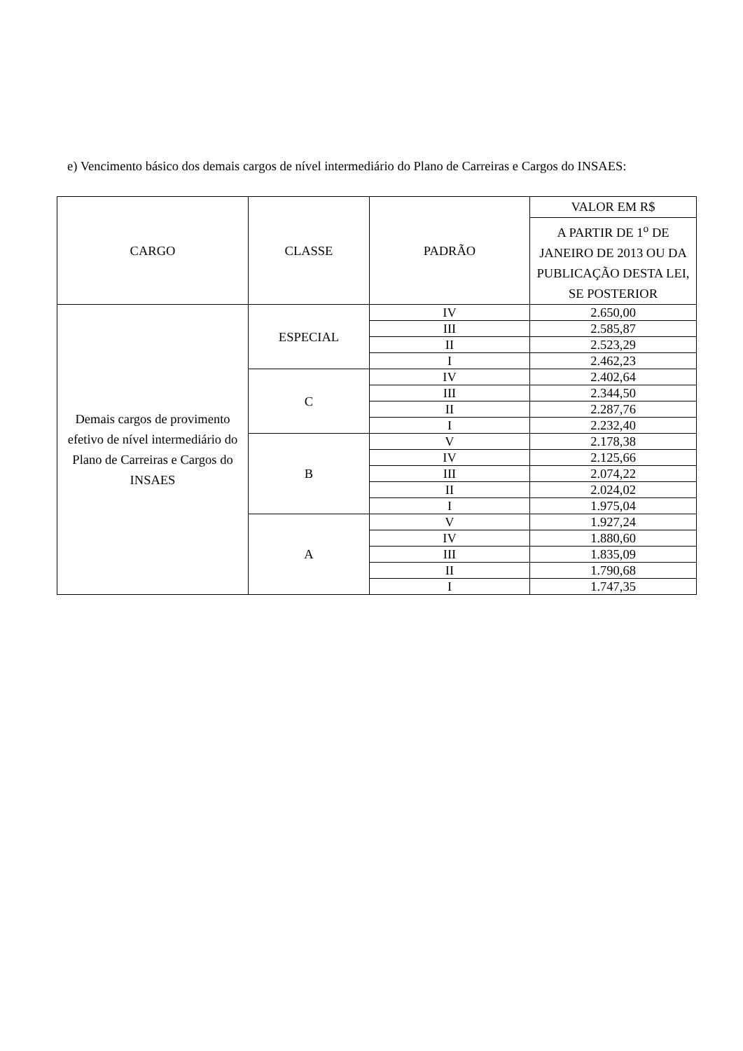e) Vencimento básico dos demais cargos de nível intermediário do Plano de Carreiras e Cargos do INSAES:
| CARGO | CLASSE | PADRÃO | VALOR EM R$ |
| --- | --- | --- | --- |
| | | | A PARTIR DE 1<sup>o</sup> DE JANEIRO DE 2013 OU DA PUBLICAÇÃO DESTA LEI, SE POSTERIOR |
| Demais cargos de provimento efetivo de nível intermediário do Plano de Carreiras e Cargos do INSAES | ESPECIAL | IV | 2.650,00 |
| | | III | 2.585,87 |
| | | II | 2.523,29 |
| | | I | 2.462,23 |
| | C | IV | 2.402,64 |
| | | III | 2.344,50 |
| | | II | 2.287,76 |
| | | I | 2.232,40 |
| | B | V | 2.178,38 |
| | | IV | 2.125,66 |
| | | III | 2.074,22 |
| | | II | 2.024,02 |
| | | I | 1.975,04 |
| | A | V | 1.927,24 |
| | | IV | 1.880,60 |
| | | III | 1.835,09 |
| | | II | 1.790,68 |
| | | I | 1.747,35 |